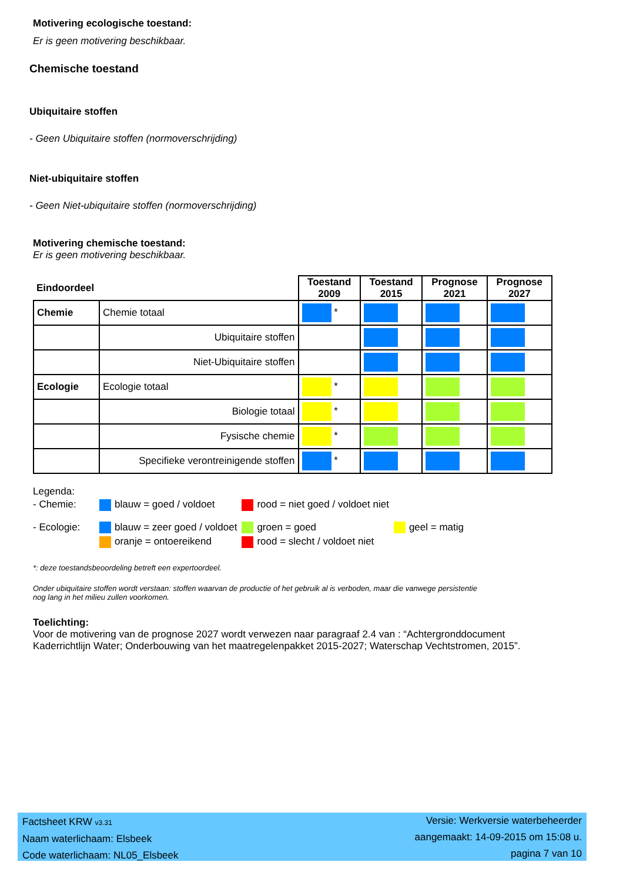Motivering ecologische toestand:
Er is geen motivering beschikbaar.
Chemische toestand
Ubiquitaire stoffen
- Geen Ubiquitaire stoffen (normoverschrijding)
Niet-ubiquitaire stoffen
- Geen Niet-ubiquitaire stoffen (normoverschrijding)
Motivering chemische toestand:
Er is geen motivering beschikbaar.
| Eindoordeel | | Toestand 2009 | Toestand 2015 | Prognose 2021 | Prognose 2027 |
| --- | --- | --- | --- | --- | --- |
| Chemie | Chemie totaal | * | | | |
| | Ubiquitaire stoffen | | | | |
| | Niet-Ubiquitaire stoffen | | | | |
| Ecologie | Ecologie totaal | * | | | |
| | Biologie totaal | * | | | |
| | Fysische chemie | * | | | |
| | Specifieke verontreinigende stoffen | * | | | |
Legenda:
| - Chemie: | blauw = goed / voldoet | rood = niet goed / voldoet niet | |
| - Ecologie: | blauw = zeer goed / voldoet | groen = goed | geel = matig |
| | oranje = ontoereikend | rood = slecht / voldoet niet | |
*: deze toestandsbeoordeling betreft een expertoordeel.
Onder ubiquitaire stoffen wordt verstaan: stoffen waarvan de productie of het gebruik al is verboden, maar die vanwege persistentie nog lang in het milieu zullen voorkomen.
Toelichting:
Voor de motivering van de prognose 2027 wordt verwezen naar paragraaf 2.4 van : “Achtergronddocument Kaderrichtlijn Water; Onderbouwing van het maatregelenpakket 2015-2027; Waterschap Vechtstromen, 2015”.
Factsheet KRW v3.31
Naam waterlichaam: Elsbeek
Code waterlichaam: NL05_Elsbeek
Versie: Werkversie waterbeheerder
aangemaakt: 14-09-2015 om 15:08 u.
pagina 7 van 10